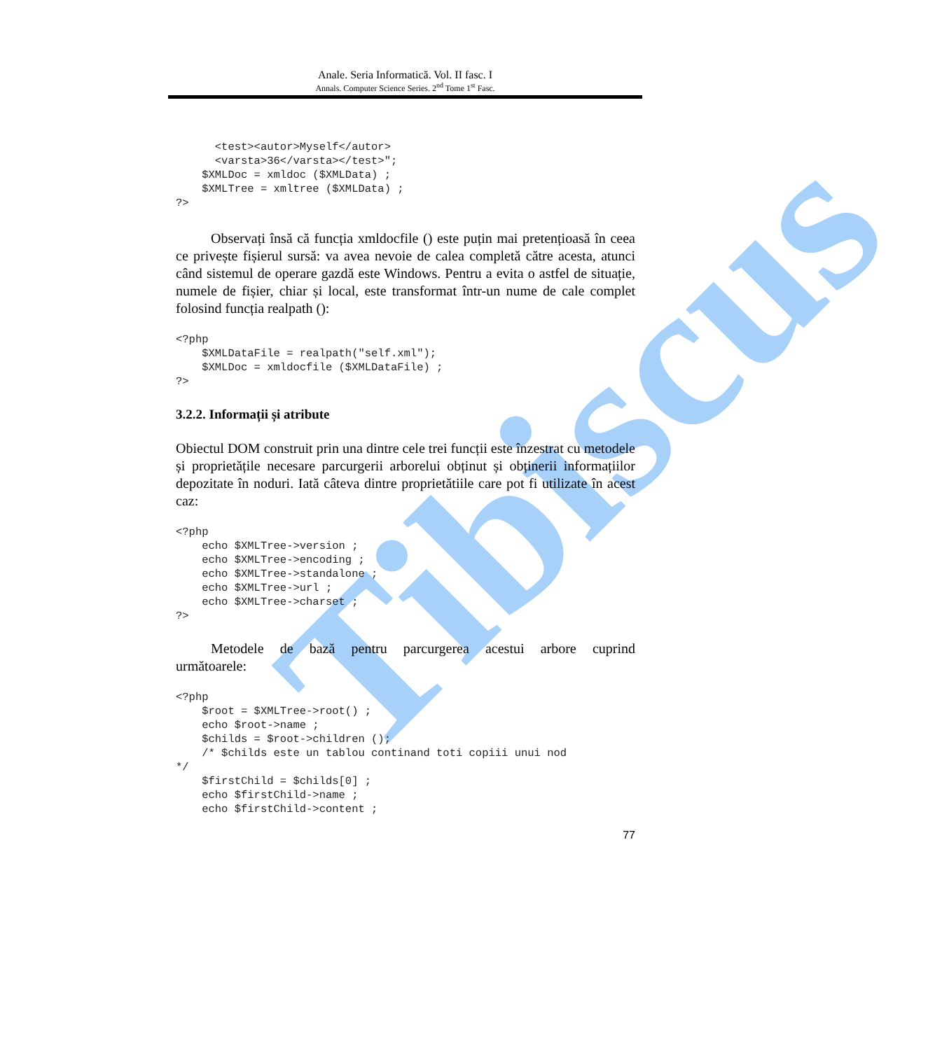Tibiscus
Anale. Seria Informatică. Vol. II fasc. I
Annals. Computer Science Series. 2<sup>nd</sup> Tome 1<sup>st</sup> Fasc.
      <test><autor>Myself</autor>
      <varsta>36</varsta></test>";
    $XMLDoc = xmldoc ($XMLData) ;
    $XMLTree = xmltree ($XMLData) ;
?>
Observați însă că funcția xmldocfile () este puțin mai pretențioasă în ceea ce privește fișierul sursă: va avea nevoie de calea completă către acesta, atunci când sistemul de operare gazdă este Windows. Pentru a evita o astfel de situație, numele de fișier, chiar și local, este transformat într-un nume de cale complet folosind funcția realpath ():
<?php
    $XMLDataFile = realpath("self.xml");
    $XMLDoc = xmldocfile ($XMLDataFile) ;
?>
3.2.2. Informații și atribute
Obiectul DOM construit prin una dintre cele trei funcții este înzestrat cu metodele și proprietățile necesare parcurgerii arborelui obținut și obținerii informațiilor depozitate în noduri. Iată câteva dintre proprietătiile care pot fi utilizate în acest caz:
<?php
    echo $XMLTree->version ;
    echo $XMLTree->encoding ;
    echo $XMLTree->standalone ;
    echo $XMLTree->url ;
    echo $XMLTree->charset ;
?>
Metodele de bază pentru parcurgerea acestui arbore cuprind
următoarele:
<?php
    $root = $XMLTree->root() ;
    echo $root->name ;
    $childs = $root->children ();
    /* $childs este un tablou continand toti copiii unui nod
*/
    $firstChild = $childs[0] ;
    echo $firstChild->name ;
    echo $firstChild->content ;
77